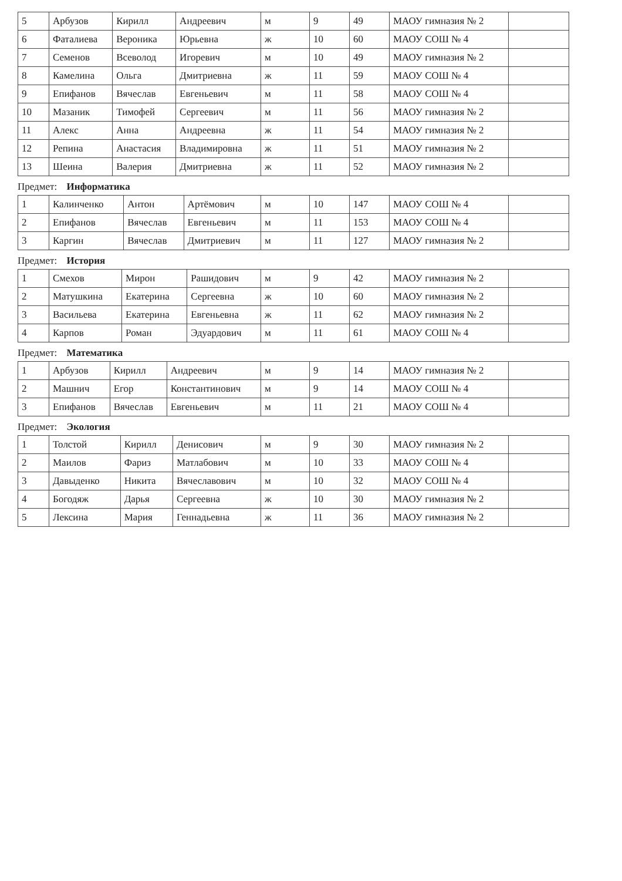| 5 | Арбузов | Кирилл | Андреевич | м | 9 | 49 | МАОУ гимназия № 2 | |
| 6 | Фаталиева | Вероника | Юрьевна | ж | 10 | 60 | МАОУ СОШ № 4 | |
| 7 | Семенов | Всеволод | Игоревич | м | 10 | 49 | МАОУ гимназия № 2 | |
| 8 | Камелина | Ольга | Дмитриевна | ж | 11 | 59 | МАОУ СОШ № 4 | |
| 9 | Епифанов | Вячеслав | Евгеньевич | м | 11 | 58 | МАОУ СОШ № 4 | |
| 10 | Мазаник | Тимофей | Сергеевич | м | 11 | 56 | МАОУ гимназия № 2 | |
| 11 | Алекс | Анна | Андреевна | ж | 11 | 54 | МАОУ гимназия № 2 | |
| 12 | Репина | Анастасия | Владимировна | ж | 11 | 51 | МАОУ гимназия № 2 | |
| 13 | Шеина | Валерия | Дмитриевна | ж | 11 | 52 | МАОУ гимназия № 2 | |
Предмет: Информатика
| 1 | Калинченко | Антон | Артёмович | м | 10 | 147 | МАОУ СОШ № 4 | |
| 2 | Епифанов | Вячеслав | Евгеньевич | м | 11 | 153 | МАОУ СОШ № 4 | |
| 3 | Каргин | Вячеслав | Дмитриевич | м | 11 | 127 | МАОУ гимназия № 2 | |
Предмет: История
| 1 | Смехов | Мирон | Рашидович | м | 9 | 42 | МАОУ гимназия № 2 | |
| 2 | Матушкина | Екатерина | Сергеевна | ж | 10 | 60 | МАОУ гимназия № 2 | |
| 3 | Васильева | Екатерина | Евгеньевна | ж | 11 | 62 | МАОУ гимназия № 2 | |
| 4 | Карпов | Роман | Эдуардович | м | 11 | 61 | МАОУ СОШ № 4 | |
Предмет: Математика
| 1 | Арбузов | Кирилл | Андреевич | м | 9 | 14 | МАОУ гимназия № 2 | |
| 2 | Машнич | Егор | Константинович | м | 9 | 14 | МАОУ СОШ № 4 | |
| 3 | Епифанов | Вячеслав | Евгеньевич | м | 11 | 21 | МАОУ СОШ № 4 | |
Предмет: Экология
| 1 | Толстой | Кирилл | Денисович | м | 9 | 30 | МАОУ гимназия № 2 | |
| 2 | Маилов | Фариз | Матлабович | м | 10 | 33 | МАОУ СОШ № 4 | |
| 3 | Давыденко | Никита | Вячеславович | м | 10 | 32 | МАОУ СОШ № 4 | |
| 4 | Богодяж | Дарья | Сергеевна | ж | 10 | 30 | МАОУ гимназия № 2 | |
| 5 | Лексина | Мария | Геннадьевна | ж | 11 | 36 | МАОУ гимназия № 2 | |